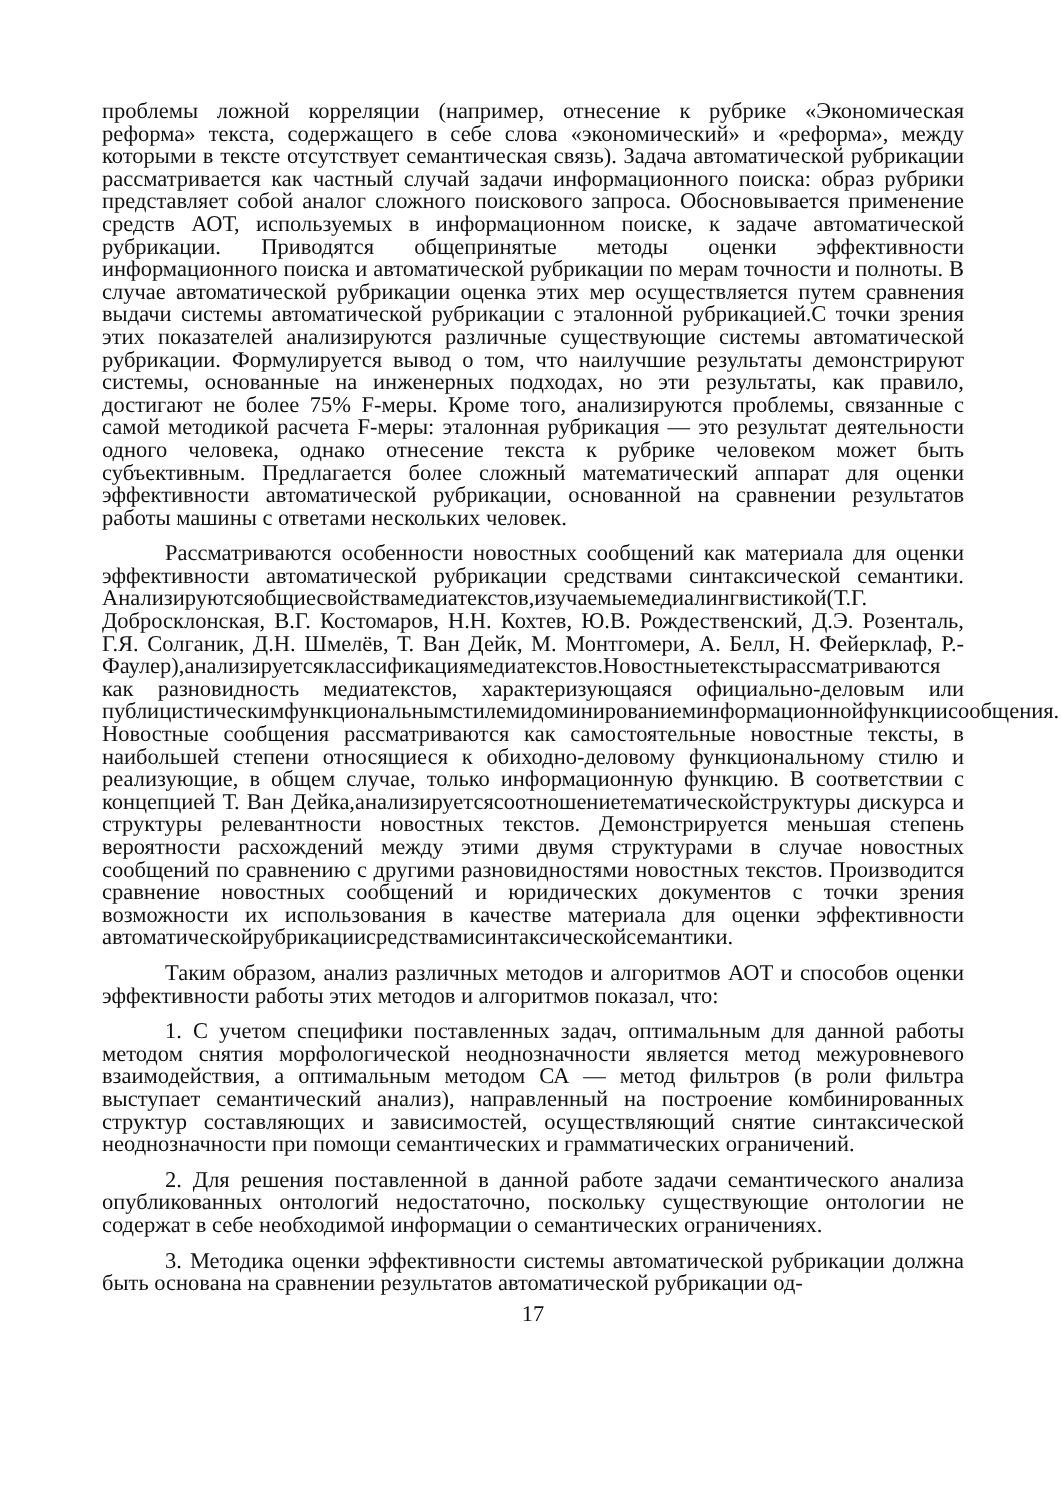проблемы ложной корреляции (например, отнесение к рубрике «Экономическая реформа» текста, содержащего в себе слова «экономический» и «реформа», между которыми в тексте отсутствует семантическая связь). Задача автоматической рубрикации рассматривается как частный случай задачи информационного поиска: образ рубрики представляет собой аналог сложного поискового запроса. Обосновывается применение средств АОТ, используемых в информационном поиске, к задаче автоматической рубрикации. Приводятся общепринятые методы оценки эффективности информационного поиска и автоматической рубрикации по мерам точности и полноты. В случае автоматической рубрикации оценка этих мер осуществляется путем сравнения выдачи системы автоматической рубрикации с эталонной рубрикацией.С точки зрения этих показателей анализируются различные существующие системы автоматической рубрикации. Формулируется вывод о том, что наилучшие результаты демонстрируют системы, основанные на инженерных подходах, но эти результаты, как правило, достигают не более 75% F-меры. Кроме того, анализируются проблемы, связанные с самой методикой расчета F-меры: эталонная рубрикация — это результат деятельности одного человека, однако отнесение текста к рубрике человеком может быть субъективным. Предлагается более сложный математический аппарат для оценки эффективности автоматической рубрикации, основанной на сравнении результатов работы машины с ответами нескольких человек.
Рассматриваются особенности новостных сообщений как материала для оценки эффективности автоматической рубрикации средствами синтаксической семантики. Анализируютсяобщиесвойствамедиатекстов,изучаемыемедиалингвистикой(Т.Г. Добросклонская, В.Г. Костомаров, Н.Н. Кохтев, Ю.В. Рождественский, Д.Э. Розенталь, Г.Я. Солганик, Д.Н. Шмелёв, Т. Ван Дейк, М. Монтгомери, А. Белл, Н. Фейерклаф, Р.- Фаулер),анализируетсяклассификациямедиатекстов.Новостныетекстырассматриваются как разновидность медиатекстов, характеризующаяся официально-деловым или публицистическимфункциональнымстилемидоминированиеминформационнойфункциисообщения. Новостные сообщения рассматриваются как самостоятельные новостные тексты, в наибольшей степени относящиеся к обиходно-деловому функциональному стилю и реализующие, в общем случае, только информационную функцию. В соответствии с концепцией Т. Ван Дейка,анализируетсясоотношениетематическойструктуры дискурса и структуры релевантности новостных текстов. Демонстрируется меньшая степень вероятности расхождений между этими двумя структурами в случае новостных сообщений по сравнению с другими разновидностями новостных текстов. Производится сравнение новостных сообщений и юридических документов с точки зрения возможности их использования в качестве материала для оценки эффективности автоматическойрубрикациисредствамисинтаксическойсемантики.
Таким образом, анализ различных методов и алгоритмов АОТ и способов оценки эффективности работы этих методов и алгоритмов показал, что:
1. С учетом специфики поставленных задач, оптимальным для данной работы методом снятия морфологической неоднозначности является метод межуровневого взаимодействия, а оптимальным методом СА — метод фильтров (в роли фильтра выступает семантический анализ), направленный на построение комбинированных структур составляющих и зависимостей, осуществляющий снятие синтаксической неоднозначности при помощи семантических и грамматических ограничений.
2. Для решения поставленной в данной работе задачи семантического анализа опубликованных онтологий недостаточно, поскольку существующие онтологии не содержат в себе необходимой информации о семантических ограничениях.
3. Методика оценки эффективности системы автоматической рубрикации должна быть основана на сравнении результатов автоматической рубрикации од-
17